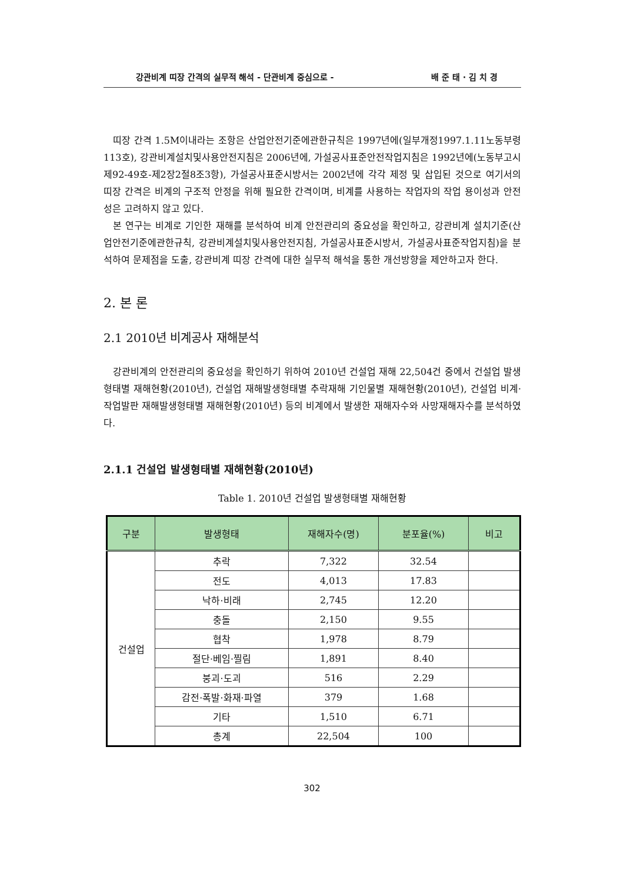강관비계 띠장 간격의 실무적 해석 - 단관비계 중심으로 - 배 준 태 · 김 치 경
띠장 간격 1.5M이내라는 조항은 산업안전기준에관한규칙은 1997년에(일부개정1997.1.11노동부령113호), 강관비계설치및사용안전지침은 2006년에, 가설공사표준안전작업지침은 1992년에(노동부고시 제92-49호-제2장2절8조3항), 가설공사표준시방서는 2002년에 각각 제정 및 삽입된 것으로 여기서의 띠장 간격은 비계의 구조적 안정을 위해 필요한 간격이며, 비계를 사용하는 작업자의 작업 용이성과 안전성은 고려하지 않고 있다.
본 연구는 비계로 기인한 재해를 분석하여 비계 안전관리의 중요성을 확인하고, 강관비계 설치기준(산업안전기준에관한규칙, 강관비계설치및사용안전지침, 가설공사표준시방서, 가설공사표준작업지침)을 분석하여 문제점을 도출, 강관비계 띠장 간격에 대한 실무적 해석을 통한 개선방향을 제안하고자 한다.
2. 본 론
2.1 2010년 비계공사 재해분석
강관비계의 안전관리의 중요성을 확인하기 위하여 2010년 건설업 재해 22,504건 중에서 건설업 발생형태별 재해현황(2010년), 건설업 재해발생형태별 추락재해 기인물별 재해현황(2010년), 건설업 비계·작업발판 재해발생형태별 재해현황(2010년) 등의 비계에서 발생한 재해자수와 사망재해자수를 분석하였다.
2.1.1 건설업 발생형태별 재해현황(2010년)
Table 1. 2010년 건설업 발생형태별 재해현황
| 구분 | 발생형태 | 재해자수(명) | 분포율(%) | 비고 |
| --- | --- | --- | --- | --- |
| 건설업 | 추락 | 7,322 | 32.54 | |
| | 전도 | 4,013 | 17.83 | |
| | 낙하·비래 | 2,745 | 12.20 | |
| | 충돌 | 2,150 | 9.55 | |
| | 협착 | 1,978 | 8.79 | |
| | 절단·베임·찔림 | 1,891 | 8.40 | |
| | 붕괴·도괴 | 516 | 2.29 | |
| | 감전·폭발·화재·파열 | 379 | 1.68 | |
| | 기타 | 1,510 | 6.71 | |
| | 총계 | 22,504 | 100 | |
302